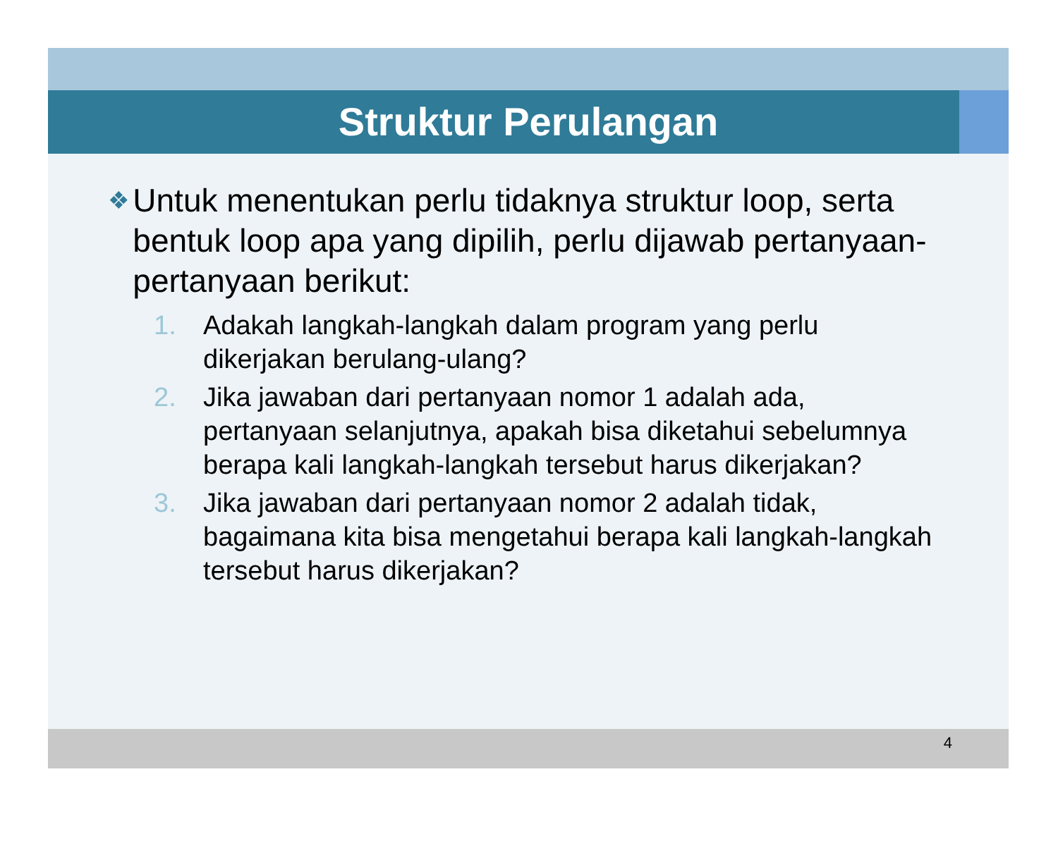Struktur Perulangan
❖ Untuk menentukan perlu tidaknya struktur loop, serta bentuk loop apa yang dipilih, perlu dijawab pertanyaan-pertanyaan berikut:
1. Adakah langkah-langkah dalam program yang perlu dikerjakan berulang-ulang?
2. Jika jawaban dari pertanyaan nomor 1 adalah ada, pertanyaan selanjutnya, apakah bisa diketahui sebelumnya berapa kali langkah-langkah tersebut harus dikerjakan?
3. Jika jawaban dari pertanyaan nomor 2 adalah tidak, bagaimana kita bisa mengetahui berapa kali langkah-langkah tersebut harus dikerjakan?
4